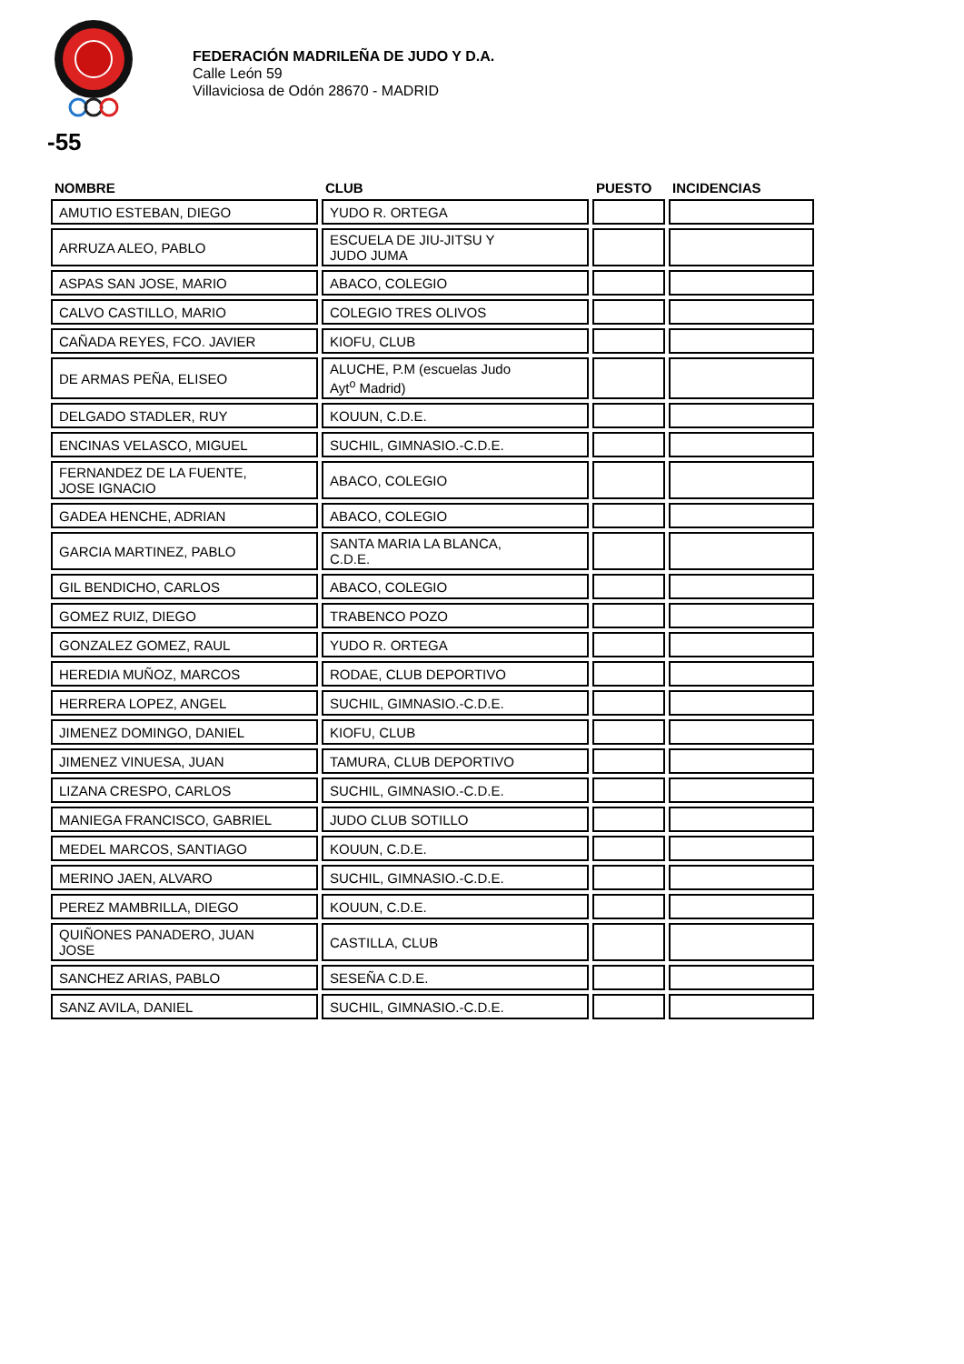FEDERACIÓN MADRILEÑA DE JUDO Y D.A.
Calle León 59
Villaviciosa de Odón 28670 - MADRID
-55
| NOMBRE | CLUB | PUESTO | INCIDENCIAS |
| --- | --- | --- | --- |
| AMUTIO ESTEBAN, DIEGO | YUDO R. ORTEGA | | |
| ARRUZA ALEO, PABLO | ESCUELA DE JIU-JITSU Y JUDO JUMA | | |
| ASPAS SAN JOSE, MARIO | ABACO, COLEGIO | | |
| CALVO CASTILLO, MARIO | COLEGIO TRES OLIVOS | | |
| CAÑADA REYES, FCO. JAVIER | KIOFU, CLUB | | |
| DE ARMAS PEÑA, ELISEO | ALUCHE, P.M (escuelas Judo Ayt<sup>o</sup> Madrid) | | |
| DELGADO STADLER, RUY | KOUUN, C.D.E. | | |
| ENCINAS VELASCO, MIGUEL | SUCHIL, GIMNASIO.-C.D.E. | | |
| FERNANDEZ DE LA FUENTE, JOSE IGNACIO | ABACO, COLEGIO | | |
| GADEA HENCHE, ADRIAN | ABACO, COLEGIO | | |
| GARCIA MARTINEZ, PABLO | SANTA MARIA LA BLANCA, C.D.E. | | |
| GIL BENDICHO, CARLOS | ABACO, COLEGIO | | |
| GOMEZ RUIZ, DIEGO | TRABENCO POZO | | |
| GONZALEZ GOMEZ, RAUL | YUDO R. ORTEGA | | |
| HEREDIA MUÑOZ, MARCOS | RODAE, CLUB DEPORTIVO | | |
| HERRERA LOPEZ, ANGEL | SUCHIL, GIMNASIO.-C.D.E. | | |
| JIMENEZ DOMINGO, DANIEL | KIOFU, CLUB | | |
| JIMENEZ VINUESA, JUAN | TAMURA, CLUB DEPORTIVO | | |
| LIZANA CRESPO, CARLOS | SUCHIL, GIMNASIO.-C.D.E. | | |
| MANIEGA FRANCISCO, GABRIEL | JUDO CLUB SOTILLO | | |
| MEDEL MARCOS, SANTIAGO | KOUUN, C.D.E. | | |
| MERINO JAEN, ALVARO | SUCHIL, GIMNASIO.-C.D.E. | | |
| PEREZ MAMBRILLA, DIEGO | KOUUN, C.D.E. | | |
| QUIÑONES PANADERO, JUAN JOSE | CASTILLA, CLUB | | |
| SANCHEZ ARIAS, PABLO | SESEÑA C.D.E. | | |
| SANZ AVILA, DANIEL | SUCHIL, GIMNASIO.-C.D.E. | | |